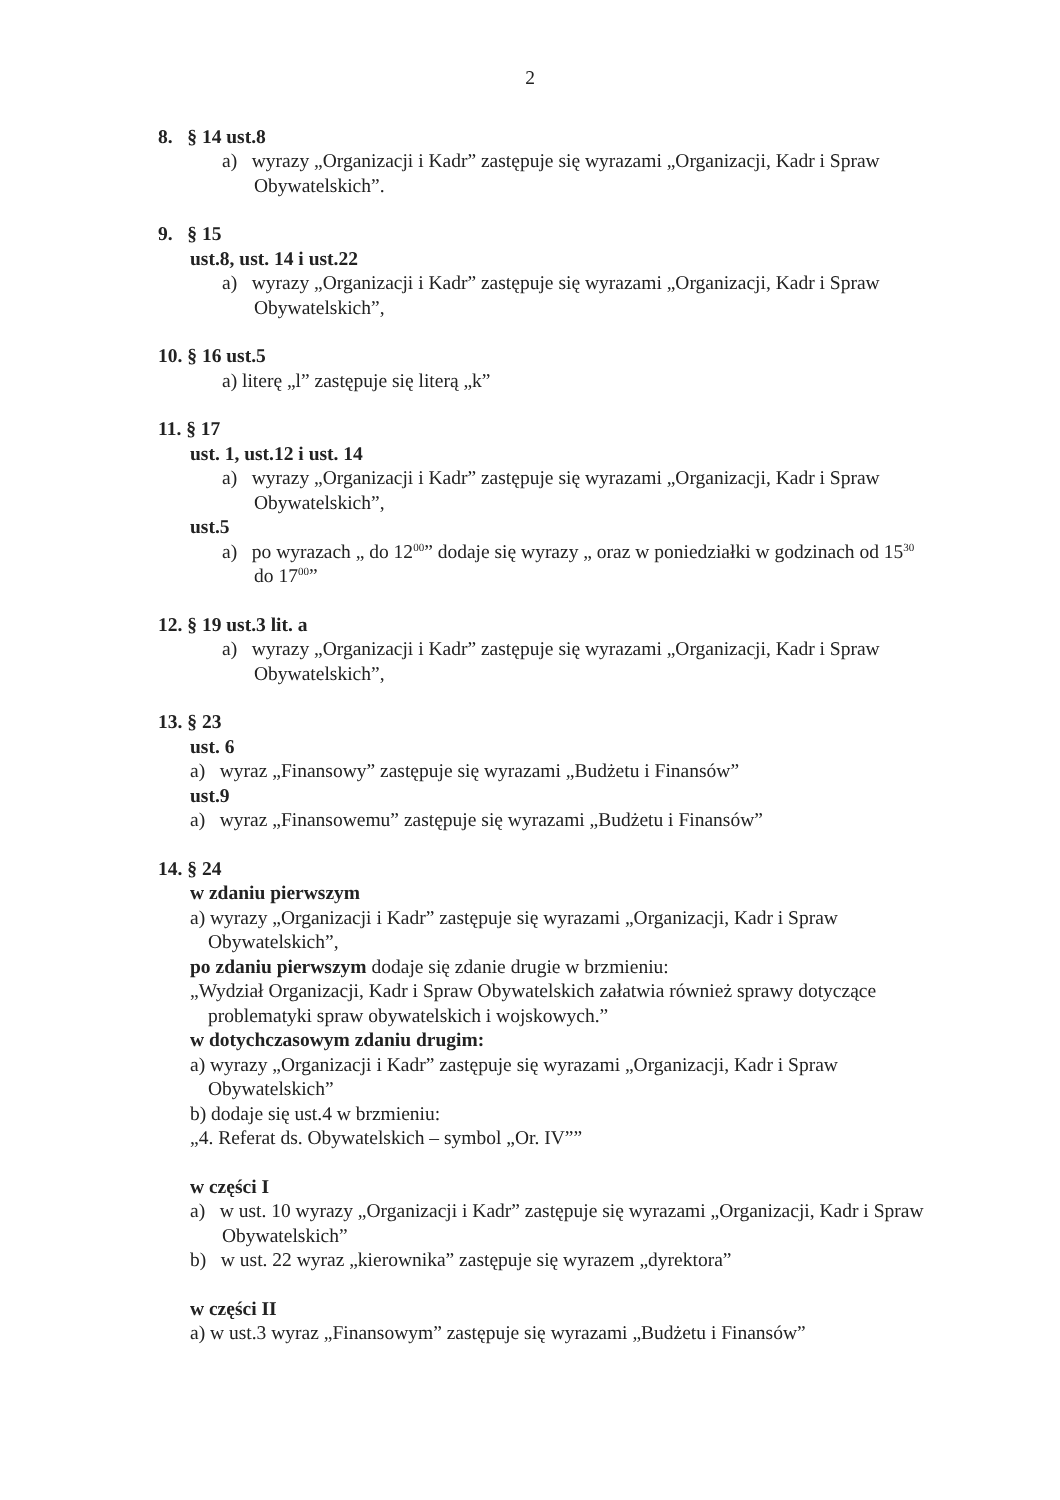2
8. § 14 ust.8
a) wyrazy „Organizacji i Kadr” zastępuje się wyrazami „Organizacji, Kadr i Spraw Obywatelskich”.
9. § 15
ust.8, ust. 14 i ust.22
a) wyrazy „Organizacji i Kadr” zastępuje się wyrazami „Organizacji, Kadr i Spraw Obywatelskich”,
10. § 16 ust.5
a) literę „l” zastępuje się literą „k”
11. § 17
ust. 1, ust.12 i ust. 14
a) wyrazy „Organizacji i Kadr” zastępuje się wyrazami „Organizacji, Kadr i Spraw Obywatelskich”,
ust.5
a) po wyrazach „ do 12<sup>00</sup>” dodaje się wyrazy „ oraz w poniedziałki w godzinach od 15<sup>30</sup> do 17<sup>00</sup>”
12. § 19 ust.3 lit. a
a) wyrazy „Organizacji i Kadr” zastępuje się wyrazami „Organizacji, Kadr i Spraw Obywatelskich”,
13. § 23
ust. 6
a) wyraz „Finansowy” zastępuje się wyrazami „Budżetu i Finansów”
ust.9
a) wyraz „Finansowemu” zastępuje się wyrazami „Budżetu i Finansów”
14. § 24
w zdaniu pierwszym
a) wyrazy „Organizacji i Kadr” zastępuje się wyrazami „Organizacji, Kadr i Spraw Obywatelskich”,
po zdaniu pierwszym dodaje się zdanie drugie w brzmieniu:
„Wydział Organizacji, Kadr i Spraw Obywatelskich załatwia również sprawy dotyczące problematyki spraw obywatelskich i wojskowych.”
w dotychczasowym zdaniu drugim:
a) wyrazy „Organizacji i Kadr” zastępuje się wyrazami „Organizacji, Kadr i Spraw Obywatelskich”
b) dodaje się ust.4 w brzmieniu:
„4. Referat ds. Obywatelskich – symbol „Or. IV””
w części I
a) w ust. 10 wyrazy „Organizacji i Kadr” zastępuje się wyrazami „Organizacji, Kadr i Spraw Obywatelskich”
b) w ust. 22 wyraz „kierownika” zastępuje się wyrazem „dyrektora”
w części II
a) w ust.3 wyraz „Finansowym” zastępuje się wyrazami „Budżetu i Finansów”